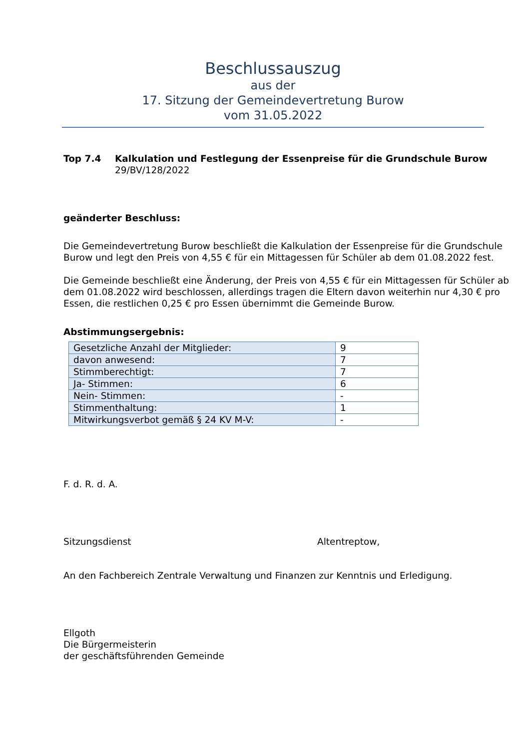Beschlussauszug
aus der
17. Sitzung der Gemeindevertretung Burow
vom 31.05.2022
Top 7.4 Kalkulation und Festlegung der Essenpreise für die Grundschule Burow
29/BV/128/2022
geänderter Beschluss:
Die Gemeindevertretung Burow beschließt die Kalkulation der Essenpreise für die Grundschule Burow und legt den Preis von 4,55 € für ein Mittagessen für Schüler ab dem 01.08.2022 fest.
Die Gemeinde beschließt eine Änderung, der Preis von 4,55 € für ein Mittagessen für Schüler ab dem 01.08.2022 wird beschlossen, allerdings tragen die Eltern davon weiterhin nur 4,30 € pro Essen, die restlichen 0,25 € pro Essen übernimmt die Gemeinde Burow.
Abstimmungsergebnis:
| Gesetzliche Anzahl der Mitglieder: | 9 |
| davon anwesend: | 7 |
| Stimmberechtigt: | 7 |
| Ja- Stimmen: | 6 |
| Nein- Stimmen: | - |
| Stimmenthaltung: | 1 |
| Mitwirkungsverbot gemäß § 24 KV M-V: | - |
F. d. R. d. A.
Sitzungsdienst Altentreptow,
An den Fachbereich Zentrale Verwaltung und Finanzen zur Kenntnis und Erledigung.
Ellgoth
Die Bürgermeisterin
der geschäftsführenden Gemeinde